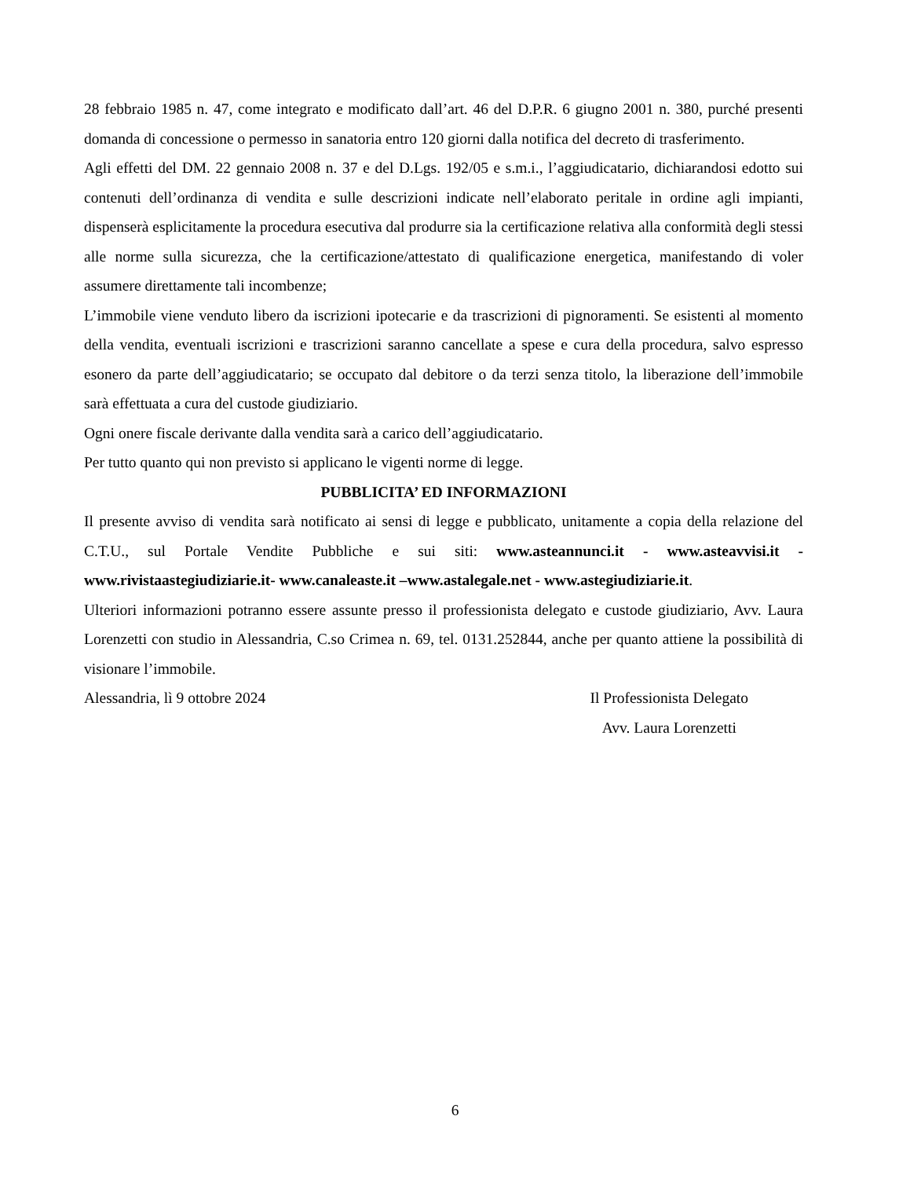28 febbraio 1985 n. 47, come integrato e modificato dall’art. 46 del D.P.R. 6 giugno 2001 n. 380, purché presenti domanda di concessione o permesso in sanatoria entro 120 giorni dalla notifica del decreto di trasferimento.
Agli effetti del DM. 22 gennaio 2008 n. 37 e del D.Lgs. 192/05 e s.m.i., l’aggiudicatario, dichiarandosi edotto sui contenuti dell’ordinanza di vendita e sulle descrizioni indicate nell’elaborato peritale in ordine agli impianti, dispenserà esplicitamente la procedura esecutiva dal produrre sia la certificazione relativa alla conformità degli stessi alle norme sulla sicurezza, che la certificazione/attestato di qualificazione energetica, manifestando di voler assumere direttamente tali incombenze;
L’immobile viene venduto libero da iscrizioni ipotecarie e da trascrizioni di pignoramenti. Se esistenti al momento della vendita, eventuali iscrizioni e trascrizioni saranno cancellate a spese e cura della procedura, salvo espresso esonero da parte dell’aggiudicatario; se occupato dal debitore o da terzi senza titolo, la liberazione dell’immobile sarà effettuata a cura del custode giudiziario.
Ogni onere fiscale derivante dalla vendita sarà a carico dell’aggiudicatario.
Per tutto quanto qui non previsto si applicano le vigenti norme di legge.
PUBBLICITA’ ED INFORMAZIONI
Il presente avviso di vendita sarà notificato ai sensi di legge e pubblicato, unitamente a copia della relazione del C.T.U., sul Portale Vendite Pubbliche e sui siti: www.asteannunci.it - www.asteavvisi.it - www.rivistaastegiudiziarie.it- www.canaleaste.it –www.astalegale.net - www.astegiudiziarie.it.
Ulteriori informazioni potranno essere assunte presso il professionista delegato e custode giudiziario, Avv. Laura Lorenzetti con studio in Alessandria, C.so Crimea n. 69, tel. 0131.252844, anche per quanto attiene la possibilità di visionare l’immobile.
Alessandria, lì 9 ottobre 2024 Il Professionista Delegato
Avv. Laura Lorenzetti
6